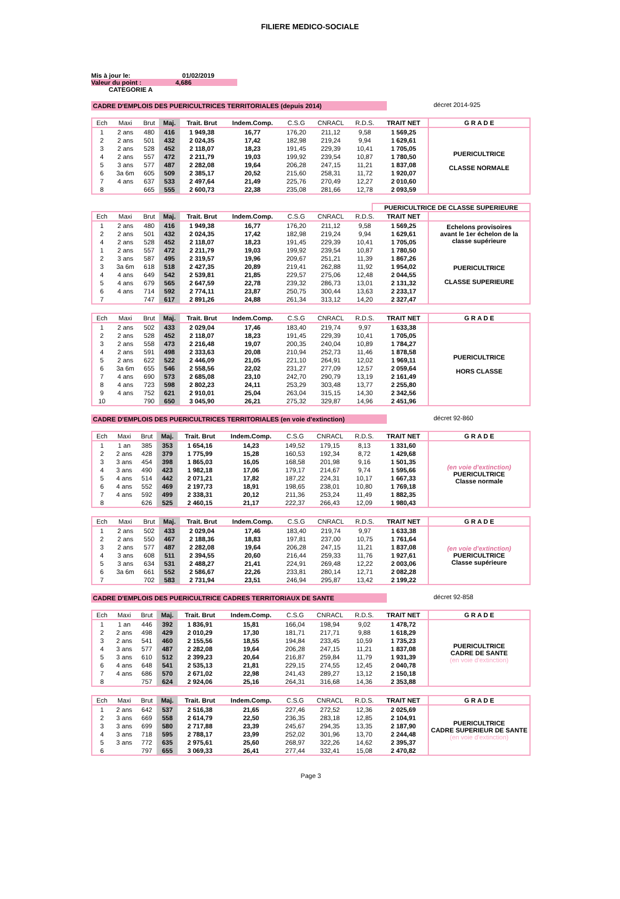FILIERE MEDICO-SOCIALE
Mis à jour le: 01/02/2019
Valeur du point : 4,686
CATEGORIE A
CADRE D'EMPLOIS DES PUERICULTRICES TERRITORIALES (depuis 2014) décret 2014-925
| Ech | Maxi | Brut | Maj. | Trait. Brut | Indem.Comp. | C.S.G | CNRACL | R.D.S. | TRAIT NET | G R A D E |
| --- | --- | --- | --- | --- | --- | --- | --- | --- | --- | --- |
| 1 | 2 ans | 480 | 416 | 1 949,38 | 16,77 | 176,20 | 211,12 | 9,58 | 1 569,25 | PUERICULTRICE CLASSE NORMALE |
| 2 | 2 ans | 501 | 432 | 2 024,35 | 17,42 | 182,98 | 219,24 | 9,94 | 1 629,61 | |
| 3 | 2 ans | 528 | 452 | 2 118,07 | 18,23 | 191,45 | 229,39 | 10,41 | 1 705,05 | |
| 4 | 2 ans | 557 | 472 | 2 211,79 | 19,03 | 199,92 | 239,54 | 10,87 | 1 780,50 | |
| 5 | 3 ans | 577 | 487 | 2 282,08 | 19,64 | 206,28 | 247,15 | 11,21 | 1 837,08 | |
| 6 | 3a 6m | 605 | 509 | 2 385,17 | 20,52 | 215,60 | 258,31 | 11,72 | 1 920,07 | |
| 7 | 4 ans | 637 | 533 | 2 497,64 | 21,49 | 225,76 | 270,49 | 12,27 | 2 010,60 | |
| 8 | | 665 | 555 | 2 600,73 | 22,38 | 235,08 | 281,66 | 12,78 | 2 093,59 | |
PUERICULTRICE DE CLASSE SUPERIEURE
| Ech | Maxi | Brut | Maj. | Trait. Brut | Indem.Comp. | C.S.G | CNRACL | R.D.S. | TRAIT NET | |
| --- | --- | --- | --- | --- | --- | --- | --- | --- | --- | --- |
| 1 | 2 ans | 480 | 416 | 1 949,38 | 16,77 | 176,20 | 211,12 | 9,58 | 1 569,25 | Echelons provisoires avant le 1er échelon de la classe supérieure |
| 2 | 2 ans | 501 | 432 | 2 024,35 | 17,42 | 182,98 | 219,24 | 9,94 | 1 629,61 | |
| 4 | 2 ans | 528 | 452 | 2 118,07 | 18,23 | 191,45 | 229,39 | 10,41 | 1 705,05 | |
| 1 | 2 ans | 557 | 472 | 2 211,79 | 19,03 | 199,92 | 239,54 | 10,87 | 1 780,50 | PUERICULTRICE CLASSE SUPERIEURE |
| 2 | 3 ans | 587 | 495 | 2 319,57 | 19,96 | 209,67 | 251,21 | 11,39 | 1 867,26 | |
| 3 | 3a 6m | 618 | 518 | 2 427,35 | 20,89 | 219,41 | 262,88 | 11,92 | 1 954,02 | |
| 4 | 4 ans | 649 | 542 | 2 539,81 | 21,85 | 229,57 | 275,06 | 12,48 | 2 044,55 | |
| 5 | 4 ans | 679 | 565 | 2 647,59 | 22,78 | 239,32 | 286,73 | 13,01 | 2 131,32 | |
| 6 | 4 ans | 714 | 592 | 2 774,11 | 23,87 | 250,75 | 300,44 | 13,63 | 2 233,17 | |
| 7 | | 747 | 617 | 2 891,26 | 24,88 | 261,34 | 313,12 | 14,20 | 2 327,47 | |
| Ech | Maxi | Brut | Maj. | Trait. Brut | Indem.Comp. | C.S.G | CNRACL | R.D.S. | TRAIT NET | G R A D E |
| --- | --- | --- | --- | --- | --- | --- | --- | --- | --- | --- |
| 1 | 2 ans | 502 | 433 | 2 029,04 | 17,46 | 183,40 | 219,74 | 9,97 | 1 633,38 | PUERICULTRICE HORS CLASSE |
| 2 | 2 ans | 528 | 452 | 2 118,07 | 18,23 | 191,45 | 229,39 | 10,41 | 1 705,05 | |
| 3 | 2 ans | 558 | 473 | 2 216,48 | 19,07 | 200,35 | 240,04 | 10,89 | 1 784,27 | |
| 4 | 2 ans | 591 | 498 | 2 333,63 | 20,08 | 210,94 | 252,73 | 11,46 | 1 878,58 | |
| 5 | 2 ans | 622 | 522 | 2 446,09 | 21,05 | 221,10 | 264,91 | 12,02 | 1 969,11 | |
| 6 | 3a 6m | 655 | 546 | 2 558,56 | 22,02 | 231,27 | 277,09 | 12,57 | 2 059,64 | |
| 7 | 4 ans | 690 | 573 | 2 685,08 | 23,10 | 242,70 | 290,79 | 13,19 | 2 161,49 | |
| 8 | 4 ans | 723 | 598 | 2 802,23 | 24,11 | 253,29 | 303,48 | 13,77 | 2 255,80 | |
| 9 | 4 ans | 752 | 621 | 2 910,01 | 25,04 | 263,04 | 315,15 | 14,30 | 2 342,56 | |
| 10 | | 790 | 650 | 3 045,90 | 26,21 | 275,32 | 329,87 | 14,96 | 2 451,96 | |
CADRE D'EMPLOIS DES PUERICULTRICES TERRITORIALES (en voie d'extinction) décret 92-860
| Ech | Maxi | Brut | Maj. | Trait. Brut | Indem.Comp. | C.S.G | CNRACL | R.D.S. | TRAIT NET | G R A D E |
| --- | --- | --- | --- | --- | --- | --- | --- | --- | --- | --- |
| 1 | 1 an | 385 | 353 | 1 654,16 | 14,23 | 149,52 | 179,15 | 8,13 | 1 331,60 | (en voie d'extinction) PUERICULTRICE Classe normale |
| 2 | 2 ans | 428 | 379 | 1 775,99 | 15,28 | 160,53 | 192,34 | 8,72 | 1 429,68 | |
| 3 | 3 ans | 454 | 398 | 1 865,03 | 16,05 | 168,58 | 201,98 | 9,16 | 1 501,35 | |
| 4 | 3 ans | 490 | 423 | 1 982,18 | 17,06 | 179,17 | 214,67 | 9,74 | 1 595,66 | |
| 5 | 4 ans | 514 | 442 | 2 071,21 | 17,82 | 187,22 | 224,31 | 10,17 | 1 667,33 | |
| 6 | 4 ans | 552 | 469 | 2 197,73 | 18,91 | 198,65 | 238,01 | 10,80 | 1 769,18 | |
| 7 | 4 ans | 592 | 499 | 2 338,31 | 20,12 | 211,36 | 253,24 | 11,49 | 1 882,35 | |
| 8 | | 626 | 525 | 2 460,15 | 21,17 | 222,37 | 266,43 | 12,09 | 1 980,43 | |
| Ech | Maxi | Brut | Maj. | Trait. Brut | Indem.Comp. | C.S.G | CNRACL | R.D.S. | TRAIT NET | G R A D E |
| --- | --- | --- | --- | --- | --- | --- | --- | --- | --- | --- |
| 1 | 2 ans | 502 | 433 | 2 029,04 | 17,46 | 183,40 | 219,74 | 9,97 | 1 633,38 | (en voie d'extinction) PUERICULTRICE Classe supérieure |
| 2 | 2 ans | 550 | 467 | 2 188,36 | 18,83 | 197,81 | 237,00 | 10,75 | 1 761,64 | |
| 3 | 2 ans | 577 | 487 | 2 282,08 | 19,64 | 206,28 | 247,15 | 11,21 | 1 837,08 | |
| 4 | 3 ans | 608 | 511 | 2 394,55 | 20,60 | 216,44 | 259,33 | 11,76 | 1 927,61 | |
| 5 | 3 ans | 634 | 531 | 2 488,27 | 21,41 | 224,91 | 269,48 | 12,22 | 2 003,06 | |
| 6 | 3a 6m | 661 | 552 | 2 586,67 | 22,26 | 233,81 | 280,14 | 12,71 | 2 082,28 | |
| 7 | | 702 | 583 | 2 731,94 | 23,51 | 246,94 | 295,87 | 13,42 | 2 199,22 | |
CADRE D'EMPLOIS DES PUERICULTRICE CADRES TERRITORIAUX DE SANTE décret 92-858
| Ech | Maxi | Brut | Maj. | Trait. Brut | Indem.Comp. | C.S.G | CNRACL | R.D.S. | TRAIT NET | G R A D E |
| --- | --- | --- | --- | --- | --- | --- | --- | --- | --- | --- |
| 1 | 1 an | 446 | 392 | 1 836,91 | 15,81 | 166,04 | 198,94 | 9,02 | 1 478,72 | PUERICULTRICE CADRE DE SANTE (en voie d'extinction) |
| 2 | 2 ans | 498 | 429 | 2 010,29 | 17,30 | 181,71 | 217,71 | 9,88 | 1 618,29 | |
| 3 | 2 ans | 541 | 460 | 2 155,56 | 18,55 | 194,84 | 233,45 | 10,59 | 1 735,23 | |
| 4 | 3 ans | 577 | 487 | 2 282,08 | 19,64 | 206,28 | 247,15 | 11,21 | 1 837,08 | |
| 5 | 3 ans | 610 | 512 | 2 399,23 | 20,64 | 216,87 | 259,84 | 11,79 | 1 931,39 | |
| 6 | 4 ans | 648 | 541 | 2 535,13 | 21,81 | 229,15 | 274,55 | 12,45 | 2 040,78 | |
| 7 | 4 ans | 686 | 570 | 2 671,02 | 22,98 | 241,43 | 289,27 | 13,12 | 2 150,18 | |
| 8 | | 757 | 624 | 2 924,06 | 25,16 | 264,31 | 316,68 | 14,36 | 2 353,88 | |
| Ech | Maxi | Brut | Maj. | Trait. Brut | Indem.Comp. | C.S.G | CNRACL | R.D.S. | TRAIT NET | G R A D E |
| --- | --- | --- | --- | --- | --- | --- | --- | --- | --- | --- |
| 1 | 2 ans | 642 | 537 | 2 516,38 | 21,65 | 227,46 | 272,52 | 12,36 | 2 025,69 | PUERICULTRICE CADRE SUPERIEUR DE SANTE (en voie d'extinction) |
| 2 | 3 ans | 669 | 558 | 2 614,79 | 22,50 | 236,35 | 283,18 | 12,85 | 2 104,91 | |
| 3 | 3 ans | 699 | 580 | 2 717,88 | 23,39 | 245,67 | 294,35 | 13,35 | 2 187,90 | |
| 4 | 3 ans | 718 | 595 | 2 788,17 | 23,99 | 252,02 | 301,96 | 13,70 | 2 244,48 | |
| 5 | 3 ans | 772 | 635 | 2 975,61 | 25,60 | 268,97 | 322,26 | 14,62 | 2 395,37 | |
| 6 | | 797 | 655 | 3 069,33 | 26,41 | 277,44 | 332,41 | 15,08 | 2 470,82 | |
Page 3